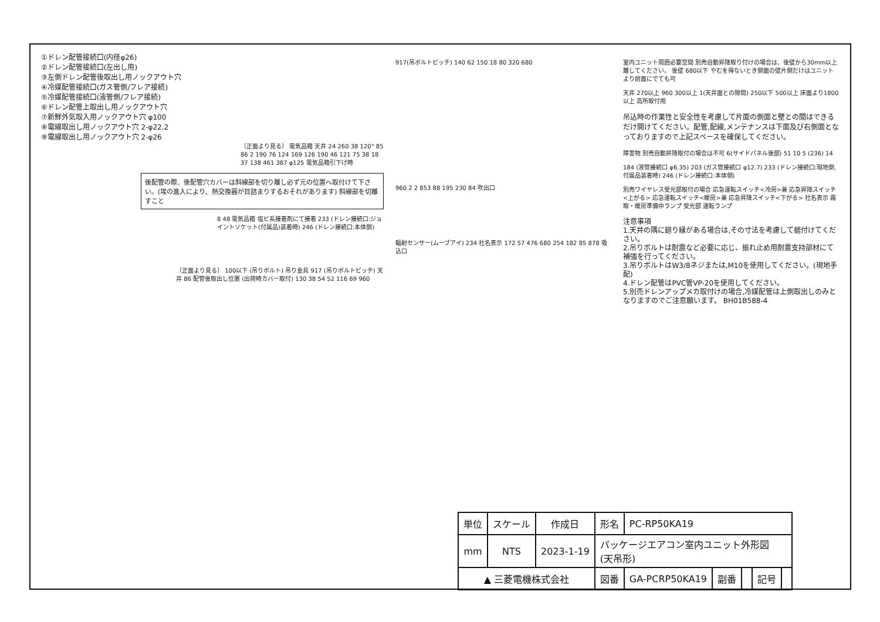①ドレン配管接続口(内径φ26)
②ドレン配管接続口(左出し用)
③左側ドレン配管後取出し用ノックアウト穴
④冷媒配管接続口(ガス管側/フレア接続)
⑤冷媒配管接続口(液管側/フレア接続)
⑥ドレン配管上取出し用ノックアウト穴
⑦新鮮外気取入用ノックアウト穴 φ100
⑧電線取出し用ノックアウト穴 2-φ22.2
⑨電線取出し用ノックアウト穴 2-φ26
〔正面より見る〕 電気品箱 天井 24 260 38 120° 85 86 2 190 76 124 169 126 190 46 121 75 38 18 37 138 461 387 φ125 電気品箱引下げ時
後配管の際、後配管穴カバーは斜線部を切り離し必ず元の位置へ取付けて下さい。(埃の進入により、熱交換器が目詰まりするおそれがあります) 斜線部を切離すこと
8 48 電気品箱 塩ビ系接着剤にて接着 233 (ドレン接続口:ジョイントソケット(付属品)装着時) 246 (ドレン接続口:本体側)
〔正面より見る〕 100以下 (吊りボルト) 吊り金具 917 (吊りボルトピッチ) 天井 86 配管後取出し位置 (出荷時カバー取付) 130 38 54 52 116 69 960
917(吊ボルトピッチ) 140 62 150 18 80 320 680
960 2 2 853 88 195 230 84 吹出口
輻射センサー(ムーブアイ) 234 社名表示 172 57 476 680 254 182 85 878 吸込口
室内ユニット周囲必要空間 別売自動昇降取り付けの場合は、後壁から30mm以上離してください。 後壁 680以下 やむを得ないとき側面の壁片側だけはユニットより前面にでても可
天井 270以上 960 300以上 1(天井面との隙間) 250以下 500以上 床面より1800以上 高所取付用
吊込時の作業性と安全性を考慮して片面の側面と壁との間はできるだけ開けてください。配管,配線,メンテナンスは下面及び右側面となっておりますので上記スペースを確保してください。
障害物 別売自動昇降取付の場合は不可 6(サイドパネル後部) 51 10 5 (236) 14
184 (液管接続口 φ6.35) 203 (ガス管接続口 φ12.7) 233 (ドレン接続口:現地側,付属品装着時) 246 (ドレン接続口:本体側)
別売ワイヤレス受光部取付の場合 応急運転スイッチ<冷房>兼 応急昇降スイッチ<上がる> 応急運転スイッチ<暖房>兼 応急昇降スイッチ<下がる> 社名表示 霜取・暖房準備中ランプ 受光部 運転ランプ
注意事項
1.天井の隅に廻り縁がある場合は,その寸法を考慮して据付けてください。
2.吊りボルトは耐震など必要に応じ、振れ止め用耐震支持部材にて補強を行ってください。
3.吊りボルトはW3/8ネジまたは,M10を使用してください。(現地手配)
4.ドレン配管はPVC管VP-20を使用してください。
5.別売ドレンアップメカ取付けの場合,冷媒配管は上側取出しのみとなりますのでご注意願います。 BH01B588-4
| 単位 | スケール | 作成日 | 形名 | PC-RP50KA19 | | | | |
| mm | NTS | 2023-1-19 | パッケージエアコン室内ユニット外形図 (天吊形) | | | | | |
| ▲ 三菱電機株式会社 | | | 図番 | GA-PCRP50KA19 | 副番 | | 記号 | |